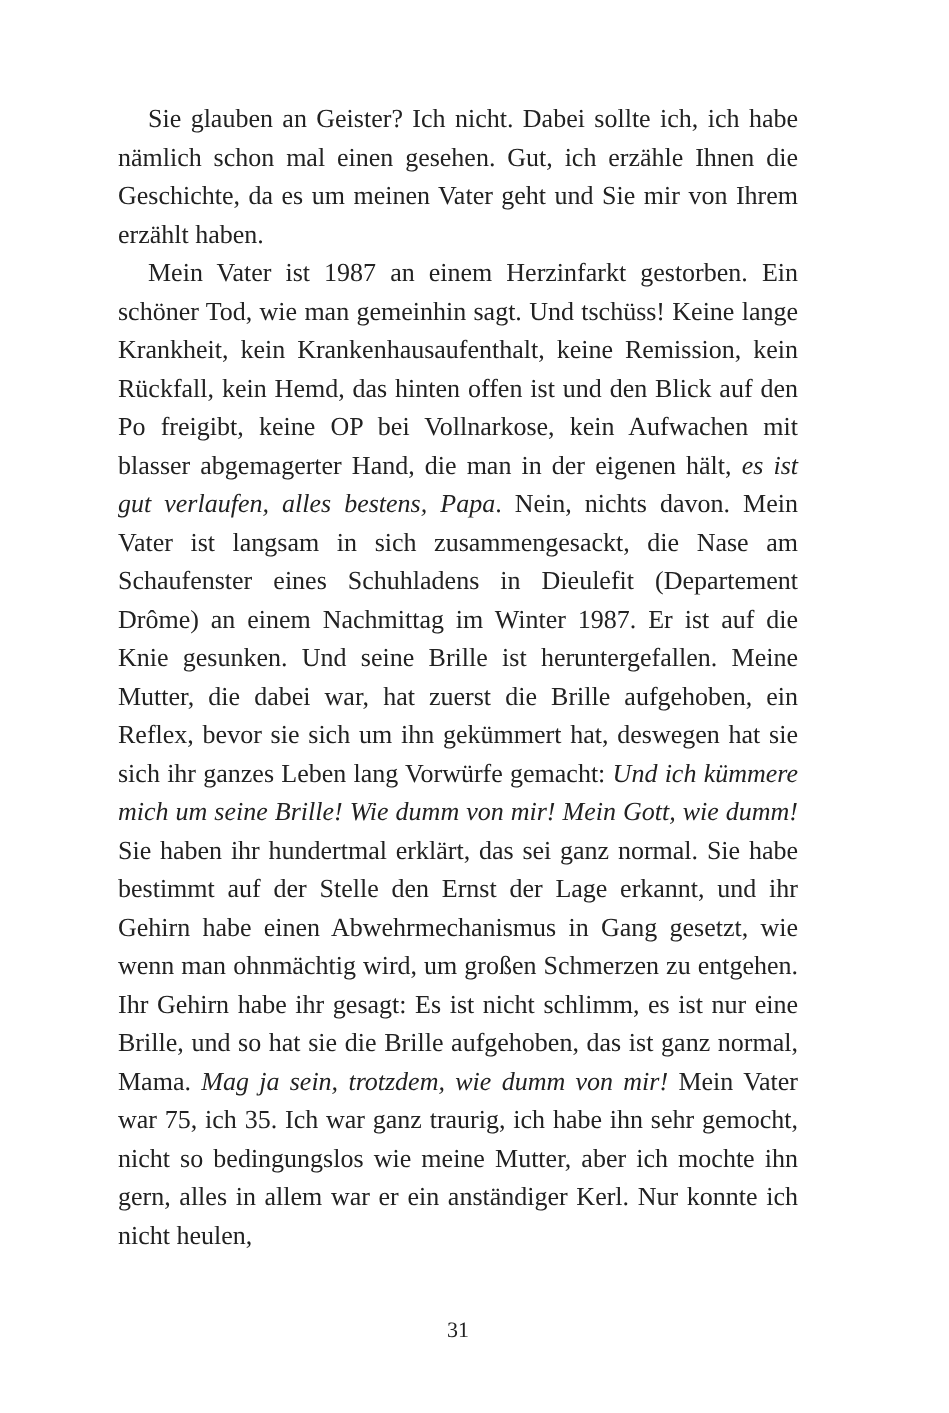Sie glauben an Geister? Ich nicht. Dabei sollte ich, ich habe nämlich schon mal einen gesehen. Gut, ich erzähle Ihnen die Geschichte, da es um meinen Vater geht und Sie mir von Ihrem erzählt haben.
Mein Vater ist 1987 an einem Herzinfarkt gestorben. Ein schöner Tod, wie man gemeinhin sagt. Und tschüss! Keine lange Krankheit, kein Krankenhausaufenthalt, keine Remission, kein Rückfall, kein Hemd, das hinten offen ist und den Blick auf den Po freigibt, keine OP bei Vollnarkose, kein Aufwachen mit blasser abgemagerter Hand, die man in der eigenen hält, es ist gut verlaufen, alles bestens, Papa. Nein, nichts davon. Mein Vater ist langsam in sich zusammengesackt, die Nase am Schaufenster eines Schuhladens in Dieulefit (Departement Drôme) an einem Nachmittag im Winter 1987. Er ist auf die Knie gesunken. Und seine Brille ist heruntergefallen. Meine Mutter, die dabei war, hat zuerst die Brille aufgehoben, ein Reflex, bevor sie sich um ihn gekümmert hat, deswegen hat sie sich ihr ganzes Leben lang Vorwürfe gemacht: Und ich kümmere mich um seine Brille! Wie dumm von mir! Mein Gott, wie dumm! Sie haben ihr hundertmal erklärt, das sei ganz normal. Sie habe bestimmt auf der Stelle den Ernst der Lage erkannt, und ihr Gehirn habe einen Abwehrmechanismus in Gang gesetzt, wie wenn man ohnmächtig wird, um großen Schmerzen zu entgehen. Ihr Gehirn habe ihr gesagt: Es ist nicht schlimm, es ist nur eine Brille, und so hat sie die Brille aufgehoben, das ist ganz normal, Mama. Mag ja sein, trotzdem, wie dumm von mir! Mein Vater war 75, ich 35. Ich war ganz traurig, ich habe ihn sehr gemocht, nicht so bedingungslos wie meine Mutter, aber ich mochte ihn gern, alles in allem war er ein anständiger Kerl. Nur konnte ich nicht heulen,
31